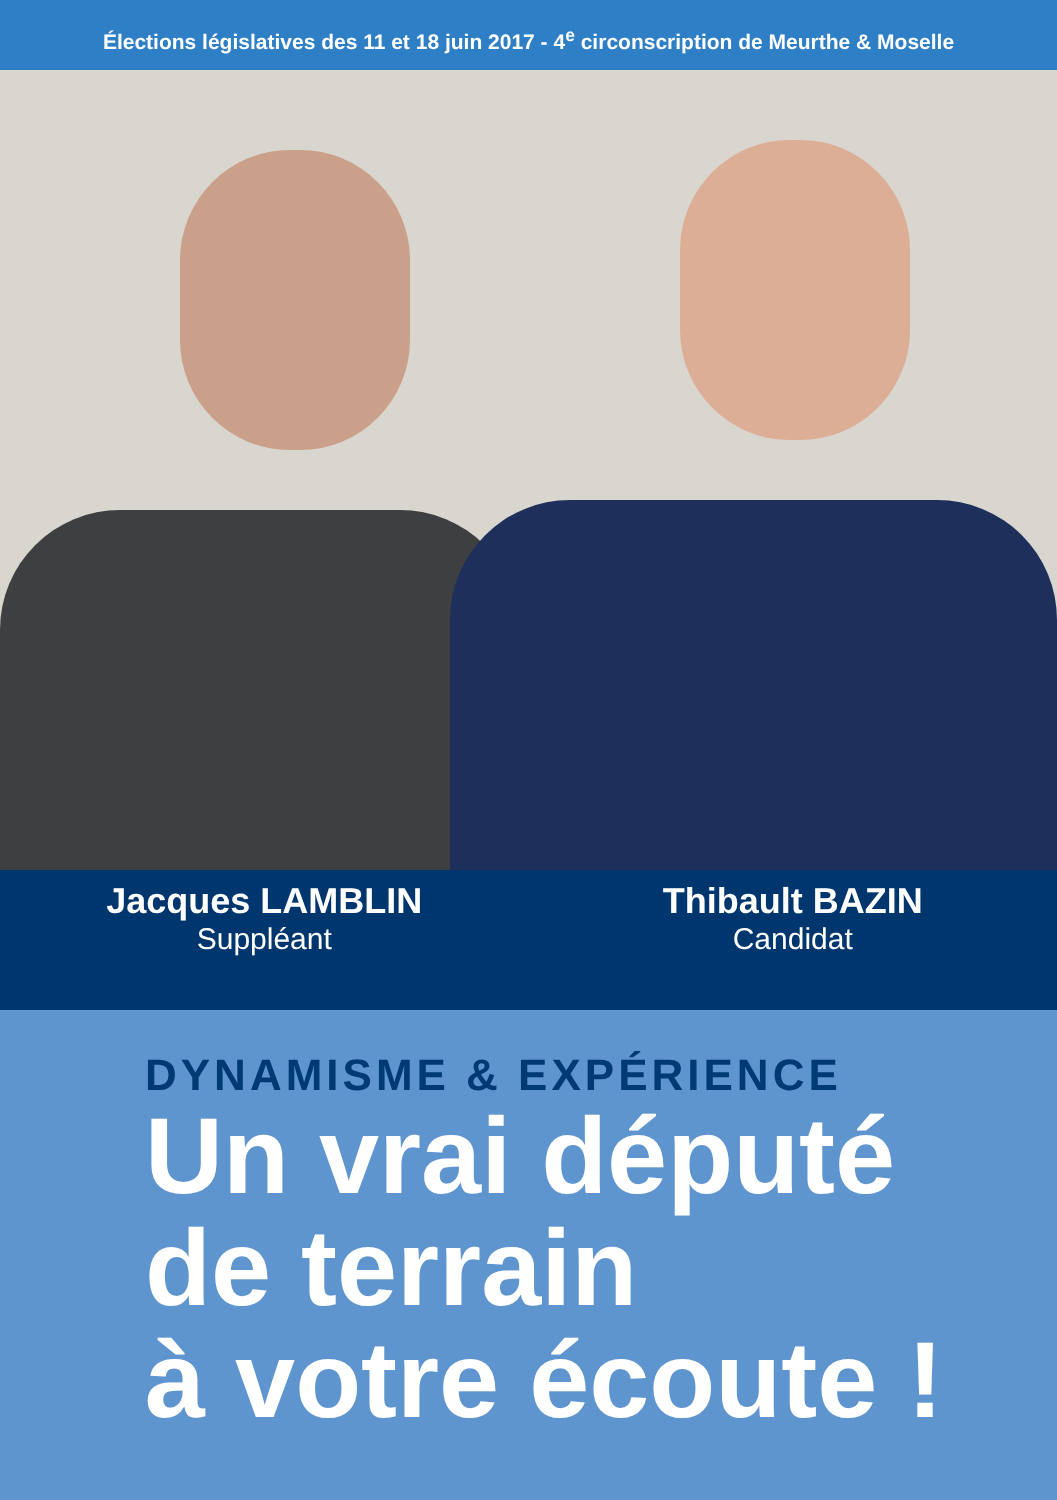Élections législatives des 11 et 18 juin 2017 - 4<sup>e</sup> circonscription de Meurthe & Moselle
Jacques LAMBLIN
Suppléant
Thibault BAZIN
Candidat
DYNAMISME & EXPÉRIENCE
Un vrai député
de terrain
à votre écoute !